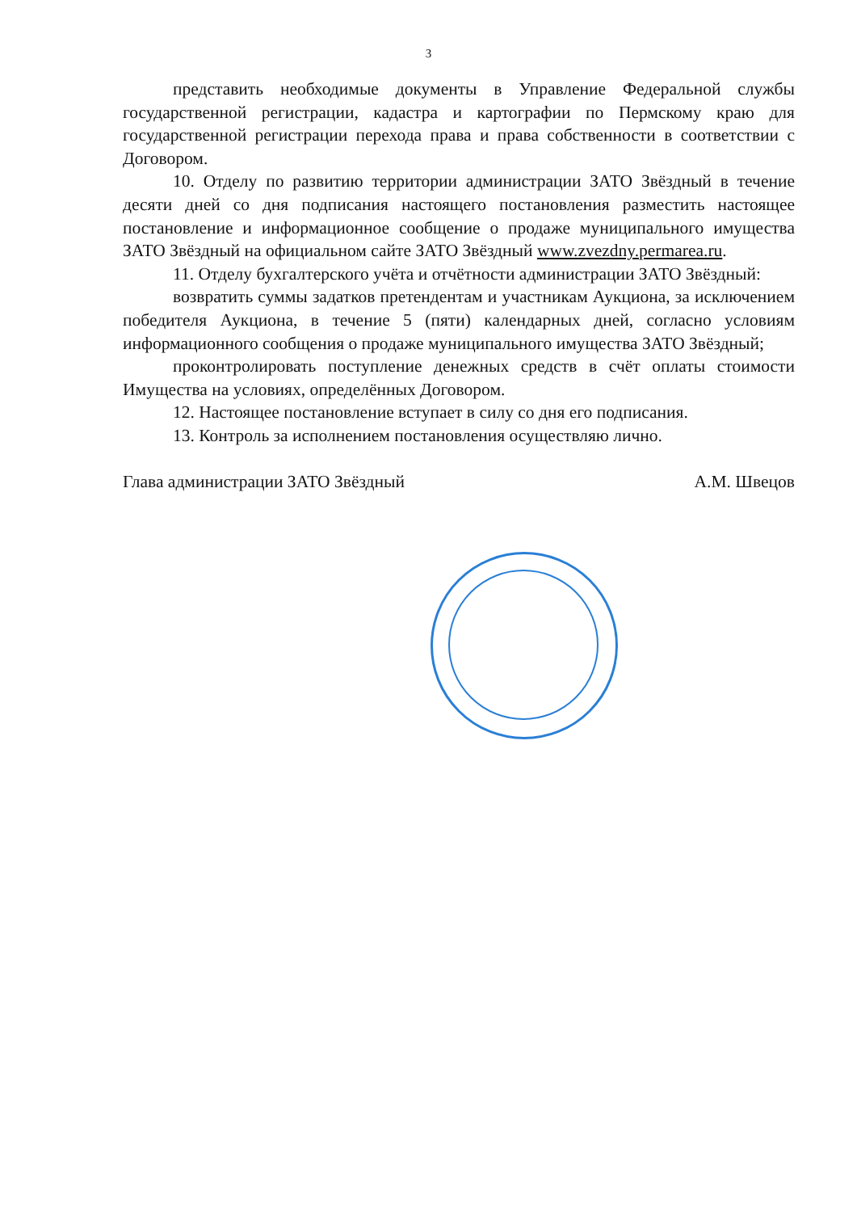3
представить необходимые документы в Управление Федеральной службы государственной регистрации, кадастра и картографии по Пермскому краю для государственной регистрации перехода права и права собственности в соответствии с Договором.
10. Отделу по развитию территории администрации ЗАТО Звёздный в течение десяти дней со дня подписания настоящего постановления разместить настоящее постановление и информационное сообщение о продаже муниципального имущества ЗАТО Звёздный на официальном сайте ЗАТО Звёздный www.zvezdny.permarea.ru.
11. Отделу бухгалтерского учёта и отчётности администрации ЗАТО Звёздный:
возвратить суммы задатков претендентам и участникам Аукциона, за исключением победителя Аукциона, в течение 5 (пяти) календарных дней, согласно условиям информационного сообщения о продаже муниципального имущества ЗАТО Звёздный;
проконтролировать поступление денежных средств в счёт оплаты стоимости Имущества на условиях, определённых Договором.
12. Настоящее постановление вступает в силу со дня его подписания.
13. Контроль за исполнением постановления осуществляю лично.
Глава администрации ЗАТО Звёздный А.М. Швецов